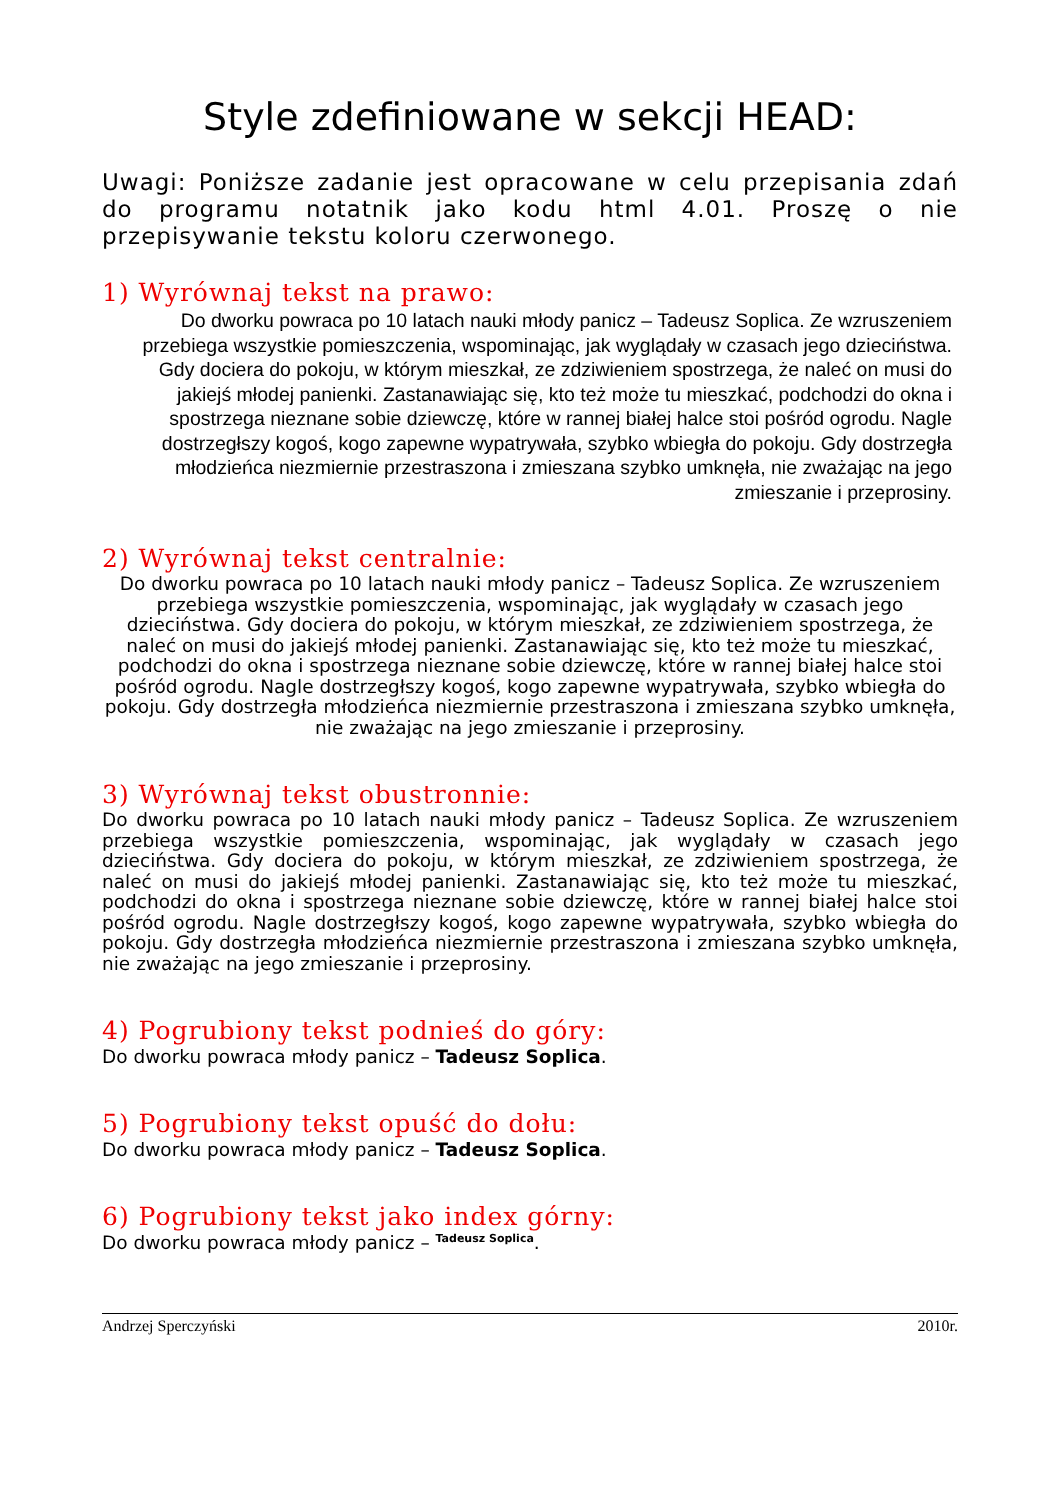Style zdefiniowane w sekcji HEAD:
Uwagi: Poniższe zadanie jest opracowane w celu przepisania zdań do programu notatnik jako kodu html 4.01. Proszę o nie przepisywanie tekstu koloru czerwonego.
1) Wyrównaj tekst na prawo:
Do dworku powraca po 10 latach nauki młody panicz – Tadeusz Soplica. Ze wzruszeniem przebiega wszystkie pomieszczenia, wspominając, jak wyglądały w czasach jego dzieciństwa. Gdy dociera do pokoju, w którym mieszkał, ze zdziwieniem spostrzega, że naleć on musi do jakiejś młodej panienki. Zastanawiając się, kto też może tu mieszkać, podchodzi do okna i spostrzega nieznane sobie dziewczę, które w rannej białej halce stoi pośród ogrodu. Nagle dostrzegłszy kogoś, kogo zapewne wypatrywała, szybko wbiegła do pokoju. Gdy dostrzegła młodzieńca niezmiernie przestraszona i zmieszana szybko umknęła, nie zważając na jego zmieszanie i przeprosiny.
2) Wyrównaj tekst centralnie:
Do dworku powraca po 10 latach nauki młody panicz – Tadeusz Soplica. Ze wzruszeniem przebiega wszystkie pomieszczenia, wspominając, jak wyglądały w czasach jego dzieciństwa. Gdy dociera do pokoju, w którym mieszkał, ze zdziwieniem spostrzega, że naleć on musi do jakiejś młodej panienki. Zastanawiając się, kto też może tu mieszkać, podchodzi do okna i spostrzega nieznane sobie dziewczę, które w rannej białej halce stoi pośród ogrodu. Nagle dostrzegłszy kogoś, kogo zapewne wypatrywała, szybko wbiegła do pokoju. Gdy dostrzegła młodzieńca niezmiernie przestraszona i zmieszana szybko umknęła, nie zważając na jego zmieszanie i przeprosiny.
3) Wyrównaj tekst obustronnie:
Do dworku powraca po 10 latach nauki młody panicz – Tadeusz Soplica. Ze wzruszeniem przebiega wszystkie pomieszczenia, wspominając, jak wyglądały w czasach jego dzieciństwa. Gdy dociera do pokoju, w którym mieszkał, ze zdziwieniem spostrzega, że naleć on musi do jakiejś młodej panienki. Zastanawiając się, kto też może tu mieszkać, podchodzi do okna i spostrzega nieznane sobie dziewczę, które w rannej białej halce stoi pośród ogrodu. Nagle dostrzegłszy kogoś, kogo zapewne wypatrywała, szybko wbiegła do pokoju. Gdy dostrzegła młodzieńca niezmiernie przestraszona i zmieszana szybko umknęła, nie zważając na jego zmieszanie i przeprosiny.
4) Pogrubiony tekst podnieś do góry:
Do dworku powraca młody panicz – Tadeusz Soplica.
5) Pogrubiony tekst opuść do dołu:
Do dworku powraca młody panicz – Tadeusz Soplica.
6) Pogrubiony tekst jako index górny:
Do dworku powraca młody panicz – <sup>Tadeusz Soplica</sup>.
Andrzej Sperczyński 2010r.